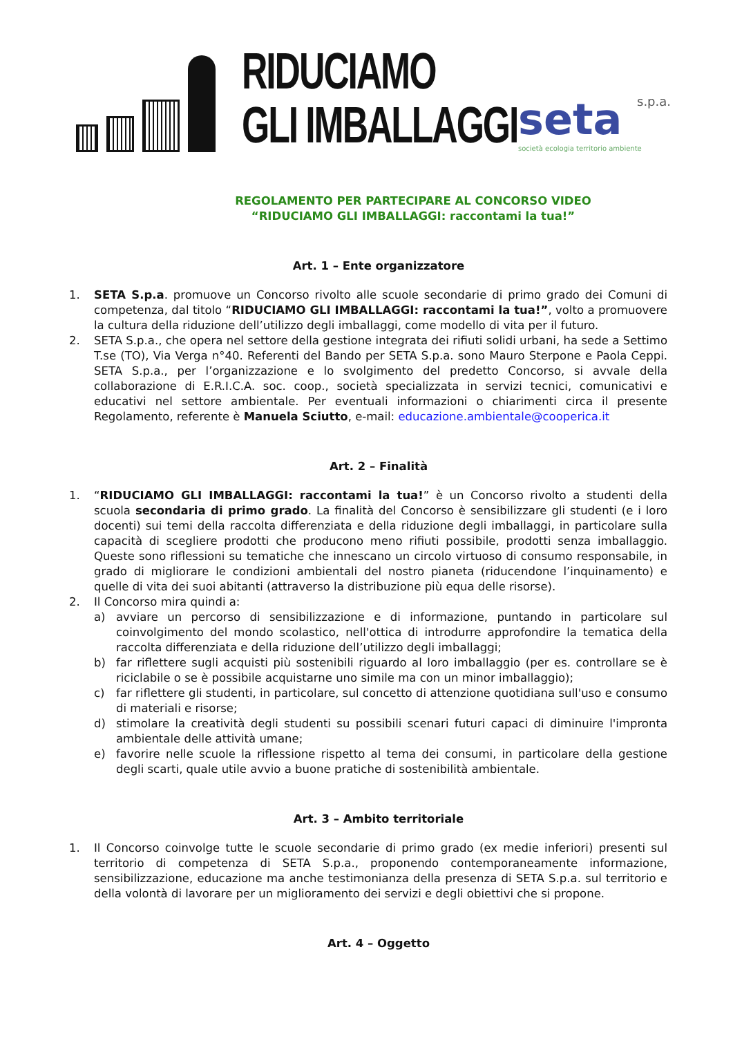RIDUCIAMO
GLI IMBALLAGGI
seta s.p.a.
società ecologia territorio ambiente
REGOLAMENTO PER PARTECIPARE AL CONCORSO VIDEO
“RIDUCIAMO GLI IMBALLAGGI: raccontami la tua!”
Art. 1 – Ente organizzatore
1. SETA S.p.a. promuove un Concorso rivolto alle scuole secondarie di primo grado dei Comuni di competenza, dal titolo “RIDUCIAMO GLI IMBALLAGGI: raccontami la tua!”, volto a promuovere la cultura della riduzione dell’utilizzo degli imballaggi, come modello di vita per il futuro.
2. SETA S.p.a., che opera nel settore della gestione integrata dei rifiuti solidi urbani, ha sede a Settimo T.se (TO), Via Verga n°40. Referenti del Bando per SETA S.p.a. sono Mauro Sterpone e Paola Ceppi. SETA S.p.a., per l’organizzazione e lo svolgimento del predetto Concorso, si avvale della collaborazione di E.R.I.C.A. soc. coop., società specializzata in servizi tecnici, comunicativi e educativi nel settore ambientale. Per eventuali informazioni o chiarimenti circa il presente Regolamento, referente è Manuela Sciutto, e-mail: educazione.ambientale@cooperica.it
Art. 2 – Finalità
1. “RIDUCIAMO GLI IMBALLAGGI: raccontami la tua!” è un Concorso rivolto a studenti della scuola secondaria di primo grado. La finalità del Concorso è sensibilizzare gli studenti (e i loro docenti) sui temi della raccolta differenziata e della riduzione degli imballaggi, in particolare sulla capacità di scegliere prodotti che producono meno rifiuti possibile, prodotti senza imballaggio. Queste sono riflessioni su tematiche che innescano un circolo virtuoso di consumo responsabile, in grado di migliorare le condizioni ambientali del nostro pianeta (riducendone l’inquinamento) e quelle di vita dei suoi abitanti (attraverso la distribuzione più equa delle risorse).
2. Il Concorso mira quindi a:
a) avviare un percorso di sensibilizzazione e di informazione, puntando in particolare sul coinvolgimento del mondo scolastico, nell'ottica di introdurre approfondire la tematica della raccolta differenziata e della riduzione dell’utilizzo degli imballaggi;
b) far riflettere sugli acquisti più sostenibili riguardo al loro imballaggio (per es. controllare se è riciclabile o se è possibile acquistarne uno simile ma con un minor imballaggio);
c) far riflettere gli studenti, in particolare, sul concetto di attenzione quotidiana sull'uso e consumo di materiali e risorse;
d) stimolare la creatività degli studenti su possibili scenari futuri capaci di diminuire l'impronta ambientale delle attività umane;
e) favorire nelle scuole la riflessione rispetto al tema dei consumi, in particolare della gestione degli scarti, quale utile avvio a buone pratiche di sostenibilità ambientale.
Art. 3 – Ambito territoriale
1. Il Concorso coinvolge tutte le scuole secondarie di primo grado (ex medie inferiori) presenti sul territorio di competenza di SETA S.p.a., proponendo contemporaneamente informazione, sensibilizzazione, educazione ma anche testimonianza della presenza di SETA S.p.a. sul territorio e della volontà di lavorare per un miglioramento dei servizi e degli obiettivi che si propone.
Art. 4 – Oggetto